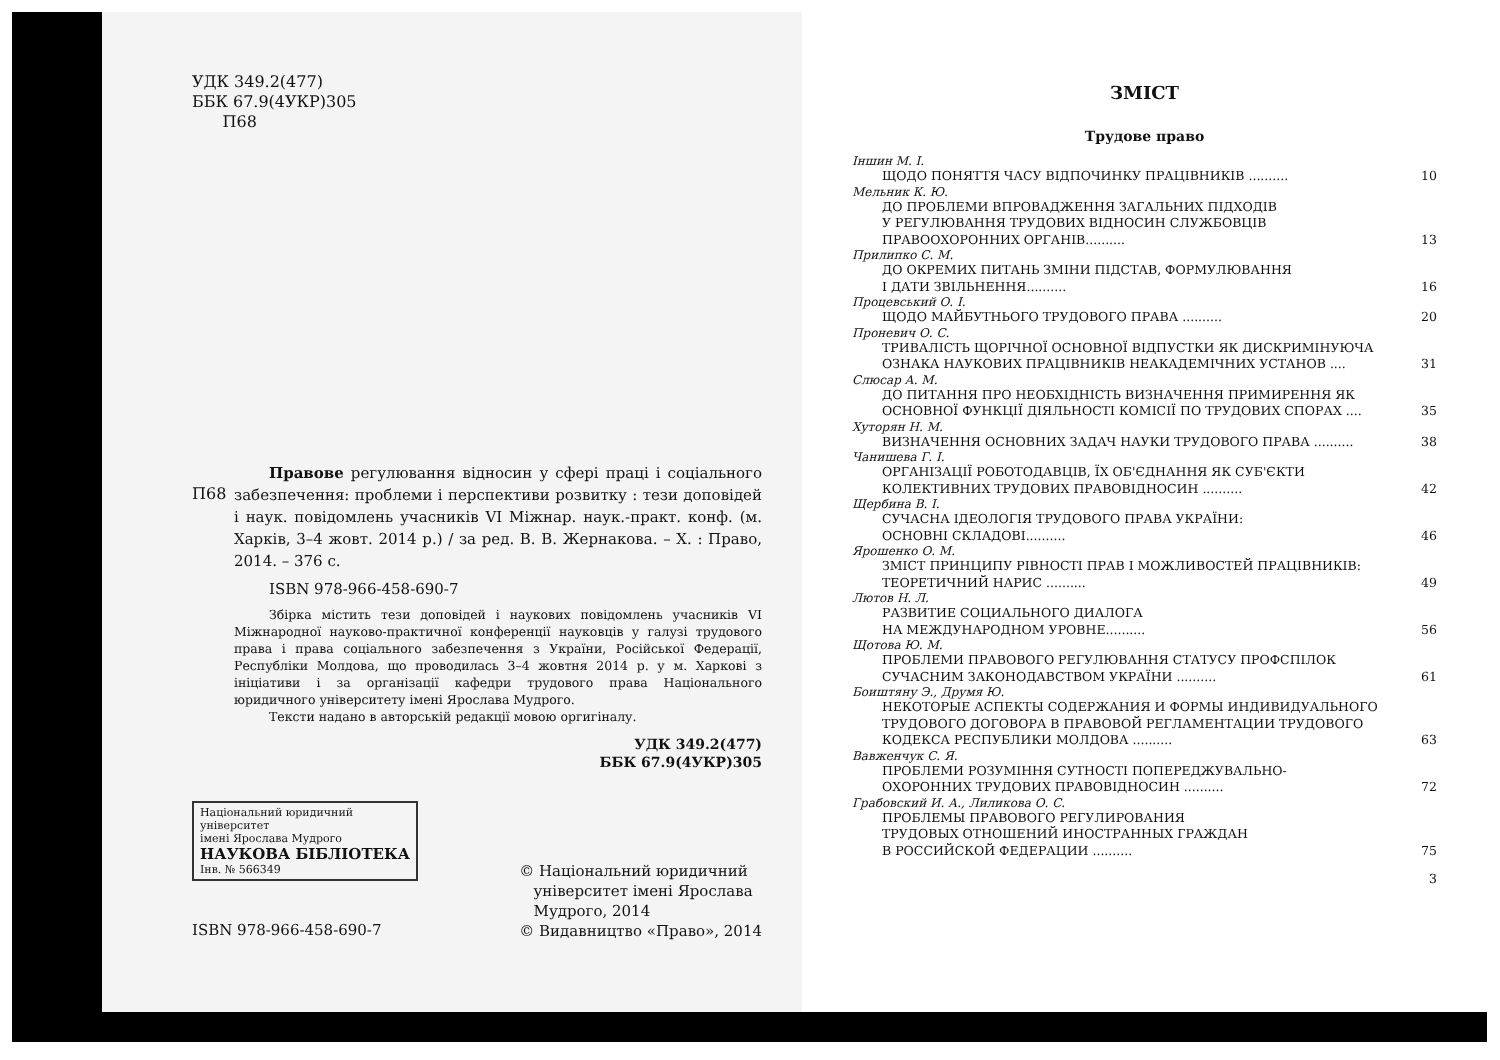УДК 349.2(477)
ББК 67.9(4УКР)305
П68
П68
Правове регулювання відносин у сфері праці і соціального забезпечення: проблеми і перспективи розвитку : тези доповідей і наук. повідомлень учасників VI Міжнар. наук.-практ. конф. (м. Харків, 3–4 жовт. 2014 р.) / за ред. В. В. Жернакова. – Х. : Право, 2014. – 376 с.
ISBN 978-966-458-690-7
Збірка містить тези доповідей і наукових повідомлень учасників VI Міжнародної науково-практичної конференції науковців у галузі трудового права і права соціального забезпечення з України, Російської Федерації, Республіки Молдова, що проводилась 3–4 жовтня 2014 р. у м. Харкові з ініціативи і за організації кафедри трудового права Національного юридичного університету імені Ярослава Мудрого.
Тексти надано в авторській редакції мовою оргигіналу.
УДК 349.2(477)
ББК 67.9(4УКР)305
Національний юридичний університет
імені Ярослава Мудрого
НАУКОВА БІБЛІОТЕКА
Інв. № 566349
ISBN 978-966-458-690-7
© Національний юридичний
університет імені Ярослава
Мудрого, 2014
© Видавництво «Право», 2014
ЗМІСТ
Трудове право
Іншин М. І.
ЩОДО ПОНЯТТЯ ЧАСУ ВІДПОЧИНКУ ПРАЦІВНИКІВ .......... 10
Мельник К. Ю.
ДО ПРОБЛЕМИ ВПРОВАДЖЕННЯ ЗАГАЛЬНИХ ПІДХОДІВ
У РЕГУЛЮВАННЯ ТРУДОВИХ ВІДНОСИН СЛУЖБОВЦІВ
ПРАВООХОРОННИХ ОРГАНІВ..........
13
Прилипко С. М.
ДО ОКРЕМИХ ПИТАНЬ ЗМІНИ ПІДСТАВ, ФОРМУЛЮВАННЯ
І ДАТИ ЗВІЛЬНЕННЯ..........
16
Процевський О. І.
ЩОДО МАЙБУТНЬОГО ТРУДОВОГО ПРАВА .......... 20
Проневич О. С.
ТРИВАЛІСТЬ ЩОРІЧНОЇ ОСНОВНОЇ ВІДПУСТКИ ЯК ДИСКРИМІНУЮЧА
ОЗНАКА НАУКОВИХ ПРАЦІВНИКІВ НЕАКАДЕМІЧНИХ УСТАНОВ ....
31
Слюсар А. М.
ДО ПИТАННЯ ПРО НЕОБХІДНІСТЬ ВИЗНАЧЕННЯ ПРИМИРЕННЯ ЯК
ОСНОВНОЇ ФУНКЦІЇ ДІЯЛЬНОСТІ КОМІСІЇ ПО ТРУДОВИХ СПОРАХ ....
35
Хуторян Н. М.
ВИЗНАЧЕННЯ ОСНОВНИХ ЗАДАЧ НАУКИ ТРУДОВОГО ПРАВА .......... 38
Чанишева Г. І.
ОРГАНІЗАЦІЇ РОБОТОДАВЦІВ, ЇХ ОБ'ЄДНАННЯ ЯК СУБ'ЄКТИ
КОЛЕКТИВНИХ ТРУДОВИХ ПРАВОВІДНОСИН ..........
42
Щербина В. І.
СУЧАСНА ІДЕОЛОГІЯ ТРУДОВОГО ПРАВА УКРАЇНИ:
ОСНОВНІ СКЛАДОВІ..........
46
Ярошенко О. М.
ЗМІСТ ПРИНЦИПУ РІВНОСТІ ПРАВ І МОЖЛИВОСТЕЙ ПРАЦІВНИКІВ:
ТЕОРЕТИЧНИЙ НАРИС ..........
49
Лютов Н. Л.
РАЗВИТИЕ СОЦИАЛЬНОГО ДИАЛОГА
НА МЕЖДУНАРОДНОМ УРОВНЕ..........
56
Щотова Ю. М.
ПРОБЛЕМИ ПРАВОВОГО РЕГУЛЮВАННЯ СТАТУСУ ПРОФСПІЛОК
СУЧАСНИМ ЗАКОНОДАВСТВОМ УКРАЇНИ ..........
61
Боиштяну Э., Друмя Ю.
НЕКОТОРЫЕ АСПЕКТЫ СОДЕРЖАНИЯ И ФОРМЫ ИНДИВИДУАЛЬНОГО
ТРУДОВОГО ДОГОВОРА В ПРАВОВОЙ РЕГЛАМЕНТАЦИИ ТРУДОВОГО
КОДЕКСА РЕСПУБЛИКИ МОЛДОВА ..........
63
Вавженчук С. Я.
ПРОБЛЕМИ РОЗУМІННЯ СУТНОСТІ ПОПЕРЕДЖУВАЛЬНО-
ОХОРОННИХ ТРУДОВИХ ПРАВОВІДНОСИН ..........
72
Грабовский И. А., Лиликова О. С.
ПРОБЛЕМЫ ПРАВОВОГО РЕГУЛИРОВАНИЯ
ТРУДОВЫХ ОТНОШЕНИЙ ИНОСТРАННЫХ ГРАЖДАН
В РОССИЙСКОЙ ФЕДЕРАЦИИ ..........
75
3